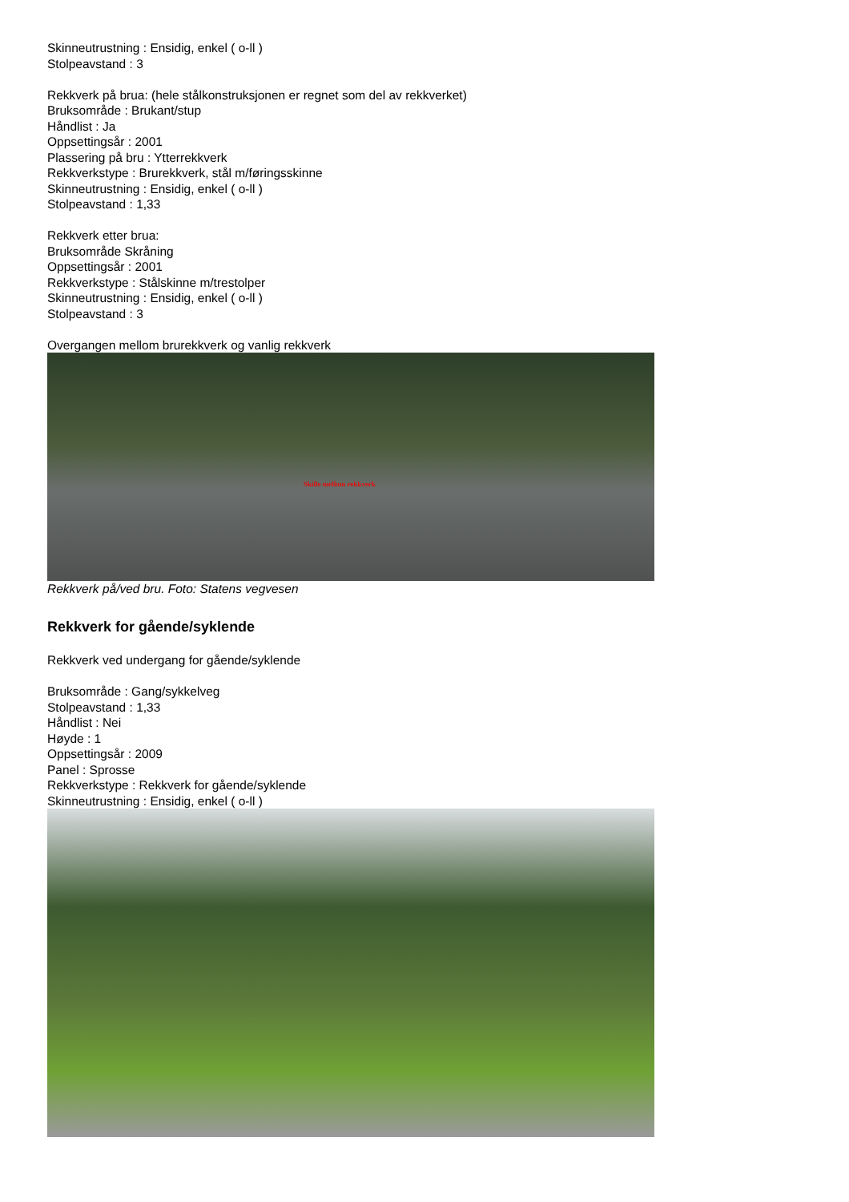Skinneutrustning : Ensidig, enkel ( o-ll )
Stolpeavstand : 3
Rekkverk på brua: (hele stålkonstruksjonen er regnet som del av rekkverket)
Bruksområde : Brukant/stup
Håndlist : Ja
Oppsettingsår : 2001
Plassering på bru : Ytterrekkverk
Rekkverkstype : Brurekkverk, stål m/føringsskinne
Skinneutrustning : Ensidig, enkel ( o-ll )
Stolpeavstand : 1,33
Rekkverk etter brua:
Bruksområde Skråning
Oppsettingsår : 2001
Rekkverkstype : Stålskinne m/trestolper
Skinneutrustning : Ensidig, enkel ( o-ll )
Stolpeavstand : 3
Overgangen mellom brurekkverk og vanlig rekkverk
Skille mellom rekkverk
Rekkverk på/ved bru. Foto: Statens vegvesen
Rekkverk for gående/syklende
Rekkverk ved undergang for gående/syklende
Bruksområde : Gang/sykkelveg
Stolpeavstand : 1,33
Håndlist : Nei
Høyde : 1
Oppsettingsår : 2009
Panel : Sprosse
Rekkverkstype : Rekkverk for gående/syklende
Skinneutrustning : Ensidig, enkel ( o-ll )